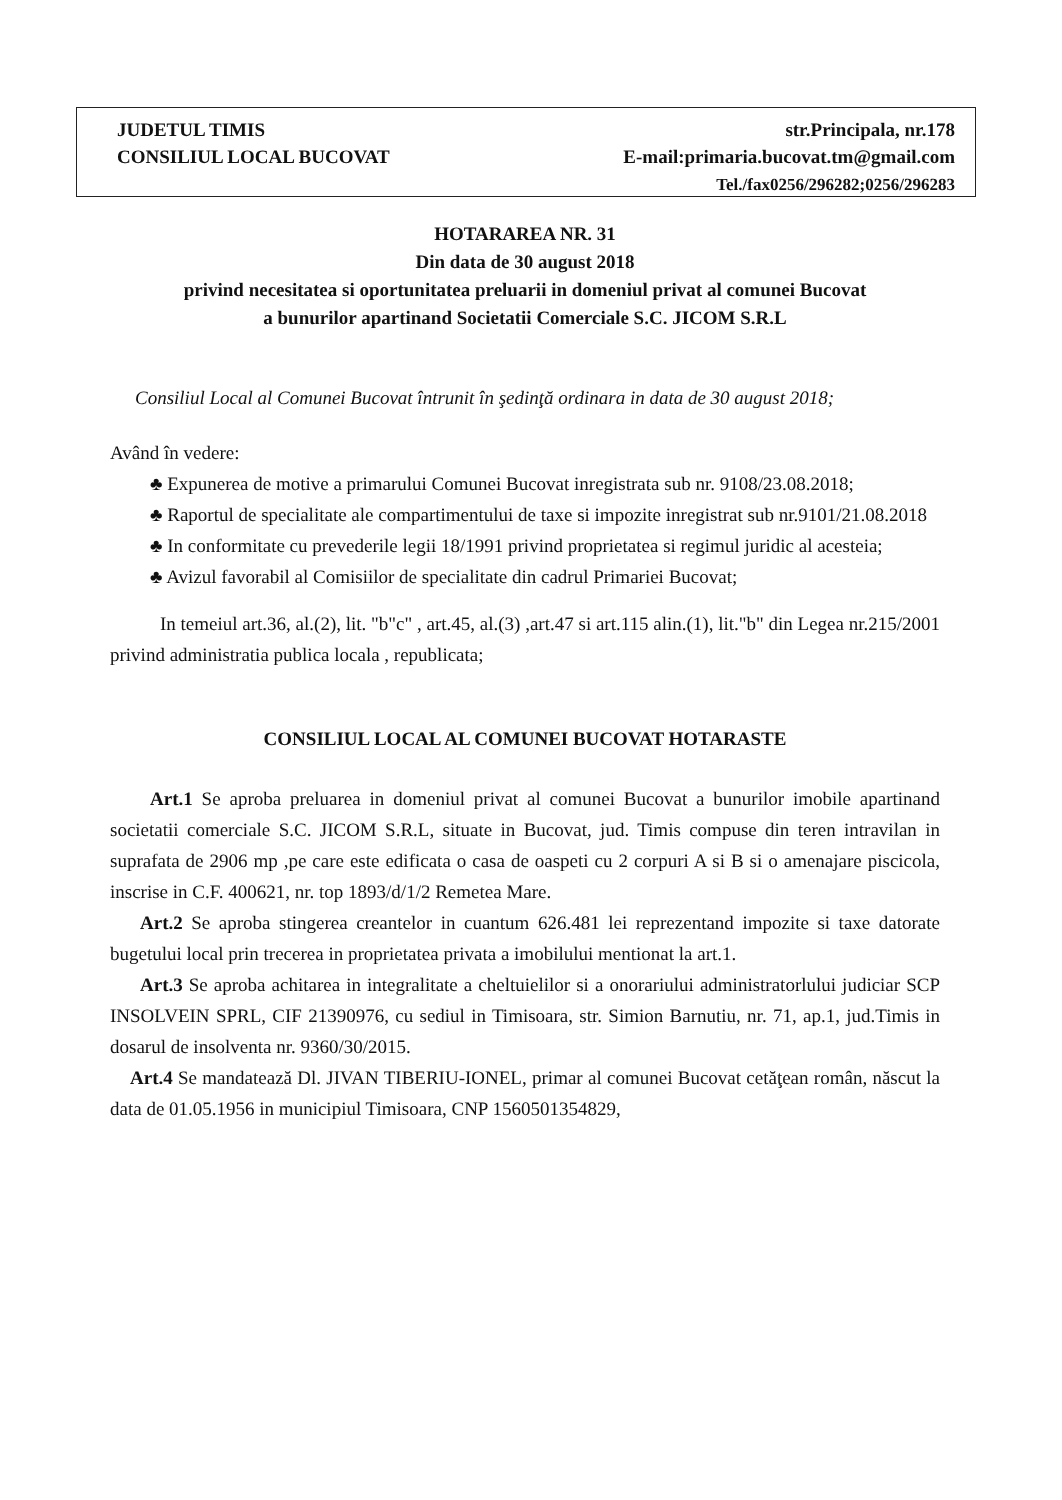JUDETUL TIMIS
CONSILIUL LOCAL BUCOVAT
str.Principala, nr.178
E-mail:primaria.bucovat.tm@gmail.com
Tel./fax0256/296282;0256/296283
HOTARAREA NR. 31
Din data de 30 august 2018
privind necesitatea si oportunitatea preluarii in domeniul privat al comunei Bucovat
a bunurilor apartinand Societatii Comerciale S.C. JICOM S.R.L
Consiliul Local al Comunei Bucovat întrunit în şedinţă ordinara in data de 30 august 2018;
Având în vedere:
♣ Expunerea de motive a primarului Comunei Bucovat inregistrata sub nr. 9108/23.08.2018;
♣ Raportul de specialitate ale compartimentului de taxe si impozite inregistrat sub nr.9101/21.08.2018
♣ In conformitate cu prevederile legii 18/1991 privind proprietatea si regimul juridic al acesteia;
♣ Avizul favorabil al Comisiilor de specialitate din cadrul Primariei Bucovat;
In temeiul art.36, al.(2), lit. "b"c" , art.45, al.(3) ,art.47 si art.115 alin.(1), lit."b" din Legea nr.215/2001 privind administratia publica locala , republicata;
CONSILIUL LOCAL AL COMUNEI BUCOVAT HOTARASTE
Art.1 Se aproba preluarea in domeniul privat al comunei Bucovat a bunurilor imobile apartinand societatii comerciale S.C. JICOM S.R.L, situate in Bucovat, jud. Timis compuse din teren intravilan in suprafata de 2906 mp ,pe care este edificata o casa de oaspeti cu 2 corpuri A si B si o amenajare piscicola, inscrise in C.F. 400621, nr. top 1893/d/1/2 Remetea Mare.
Art.2 Se aproba stingerea creantelor in cuantum 626.481 lei reprezentand impozite si taxe datorate bugetului local prin trecerea in proprietatea privata a imobilului mentionat la art.1.
Art.3 Se aproba achitarea in integralitate a cheltuielilor si a onorariului administratorlului judiciar SCP INSOLVEIN SPRL, CIF 21390976, cu sediul in Timisoara, str. Simion Barnutiu, nr. 71, ap.1, jud.Timis in dosarul de insolventa nr. 9360/30/2015.
Art.4 Se mandatează Dl. JIVAN TIBERIU-IONEL, primar al comunei Bucovat cetăţean român, născut la data de 01.05.1956 in municipiul Timisoara, CNP 1560501354829,